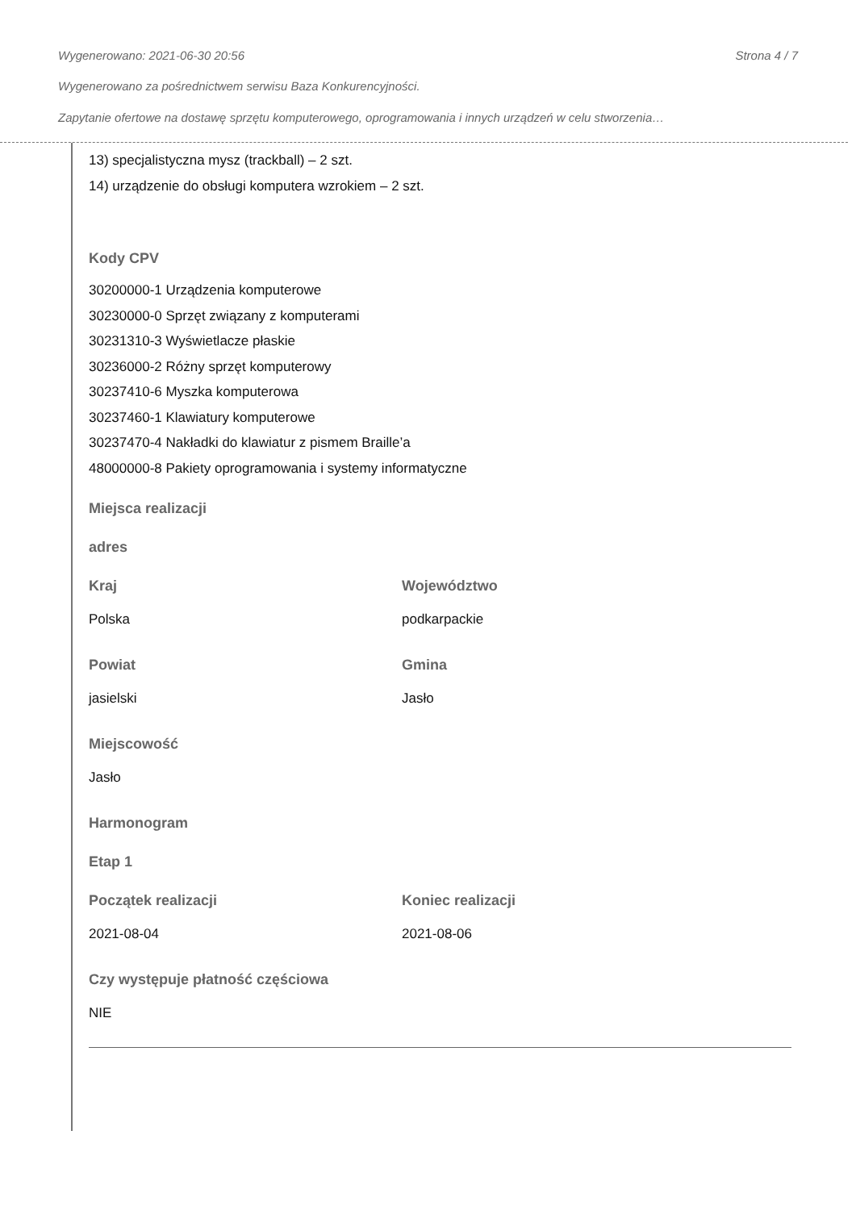Wygenerowano: 2021-06-30 20:56 Strona 4 / 7
Wygenerowano za pośrednictwem serwisu Baza Konkurencyjności.
Zapytanie ofertowe na dostawę sprzętu komputerowego, oprogramowania i innych urządzeń w celu stworzenia…
13) specjalistyczna mysz (trackball) – 2 szt.
14) urządzenie do obsługi komputera wzrokiem – 2 szt.
Kody CPV
30200000-1 Urządzenia komputerowe
30230000-0 Sprzęt związany z komputerami
30231310-3 Wyświetlacze płaskie
30236000-2 Różny sprzęt komputerowy
30237410-6 Myszka komputerowa
30237460-1 Klawiatury komputerowe
30237470-4 Nakładki do klawiatur z pismem Braille’a
48000000-8 Pakiety oprogramowania i systemy informatyczne
Miejsca realizacji
adres
Kraj
Polska
Województwo
podkarpackie
Powiat
jasielski
Gmina
Jasło
Miejscowość
Jasło
Harmonogram
Etap 1
Początek realizacji
2021-08-04
Koniec realizacji
2021-08-06
Czy występuje płatność częściowa
NIE